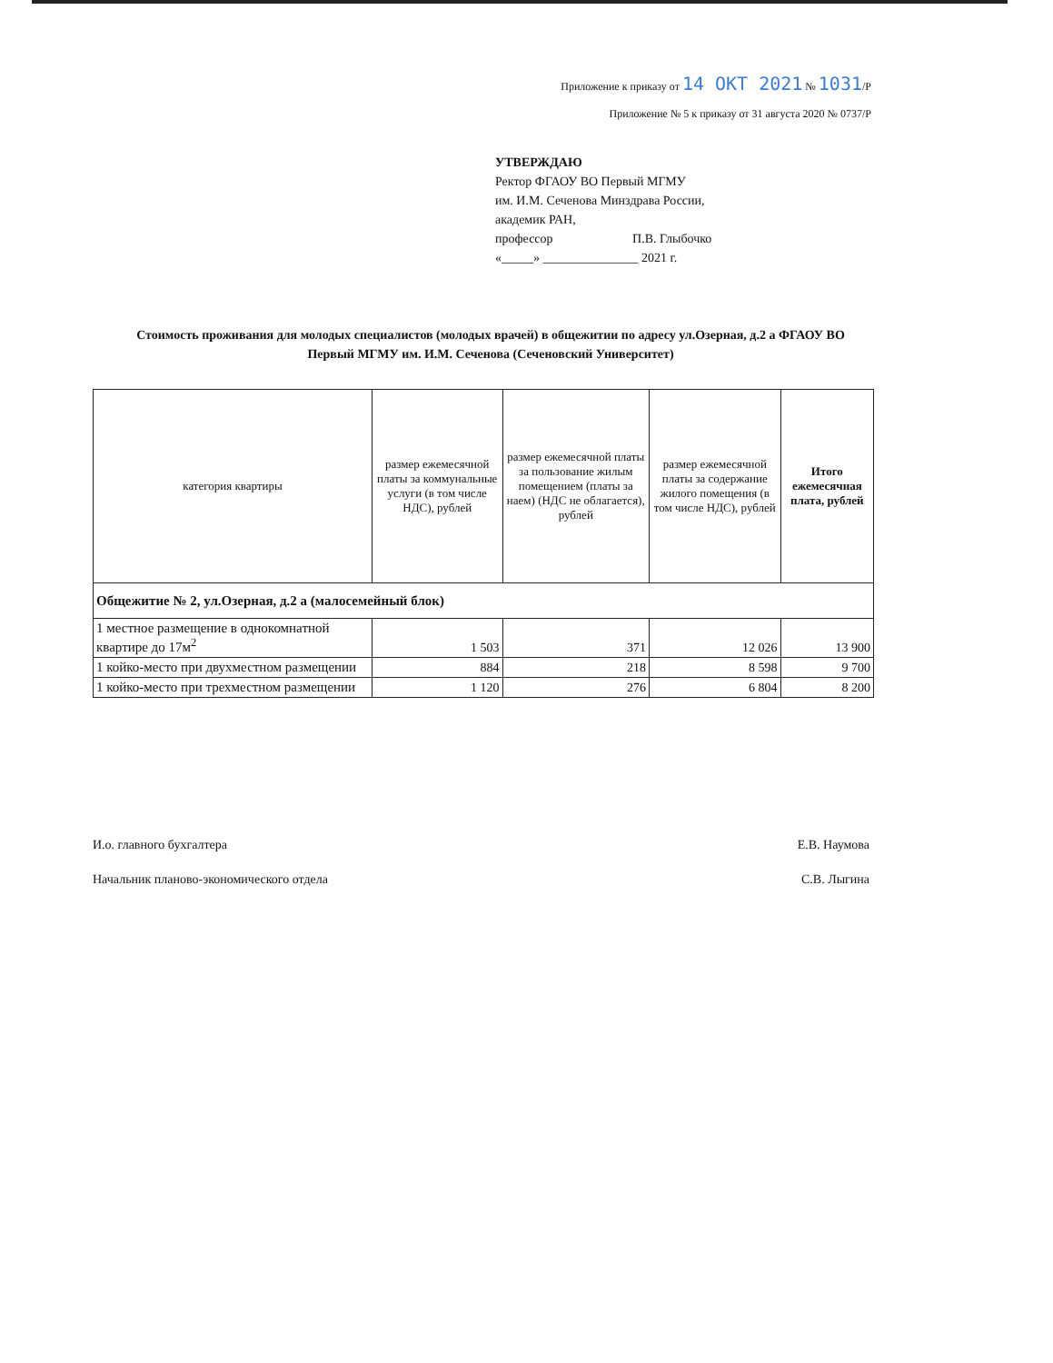Приложение к приказу от 14 ОКТ 2021 № 1031/Р
Приложение № 5 к приказу от 31 августа 2020 № 0737/Р
УТВЕРЖДАЮ
Ректор ФГАОУ ВО Первый МГМУ
им. И.М. Сеченова Минздрава России,
академик РАН,
профессор П.В. Глыбочко
«_____» _______________ 2021 г.
Стоимость проживания для молодых специалистов (молодых врачей) в общежитии по адресу ул.Озерная, д.2 а ФГАОУ ВО Первый МГМУ им. И.М. Сеченова (Сеченовский Университет)
| категория квартиры | размер ежемесячной платы за коммунальные услуги (в том числе НДС), рублей | размер ежемесячной платы за пользование жилым помещением (платы за наем) (НДС не облагается), рублей | размер ежемесячной платы за содержание жилого помещения (в том числе НДС), рублей | Итого ежемесячная плата, рублей |
| --- | --- | --- | --- | --- |
| Общежитие № 2, ул.Озерная, д.2 а (малосемейный блок) | | | | |
| 1 местное размещение в однокомнатной квартире до 17м<sup>2</sup> | 1 503 | 371 | 12 026 | 13 900 |
| 1 койко-место при двухместном размещении | 884 | 218 | 8 598 | 9 700 |
| 1 койко-место при трехместном размещении | 1 120 | 276 | 6 804 | 8 200 |
И.о. главного бухгалтера Е.В. Наумова
Начальник планово-экономического отдела С.В. Лыгина